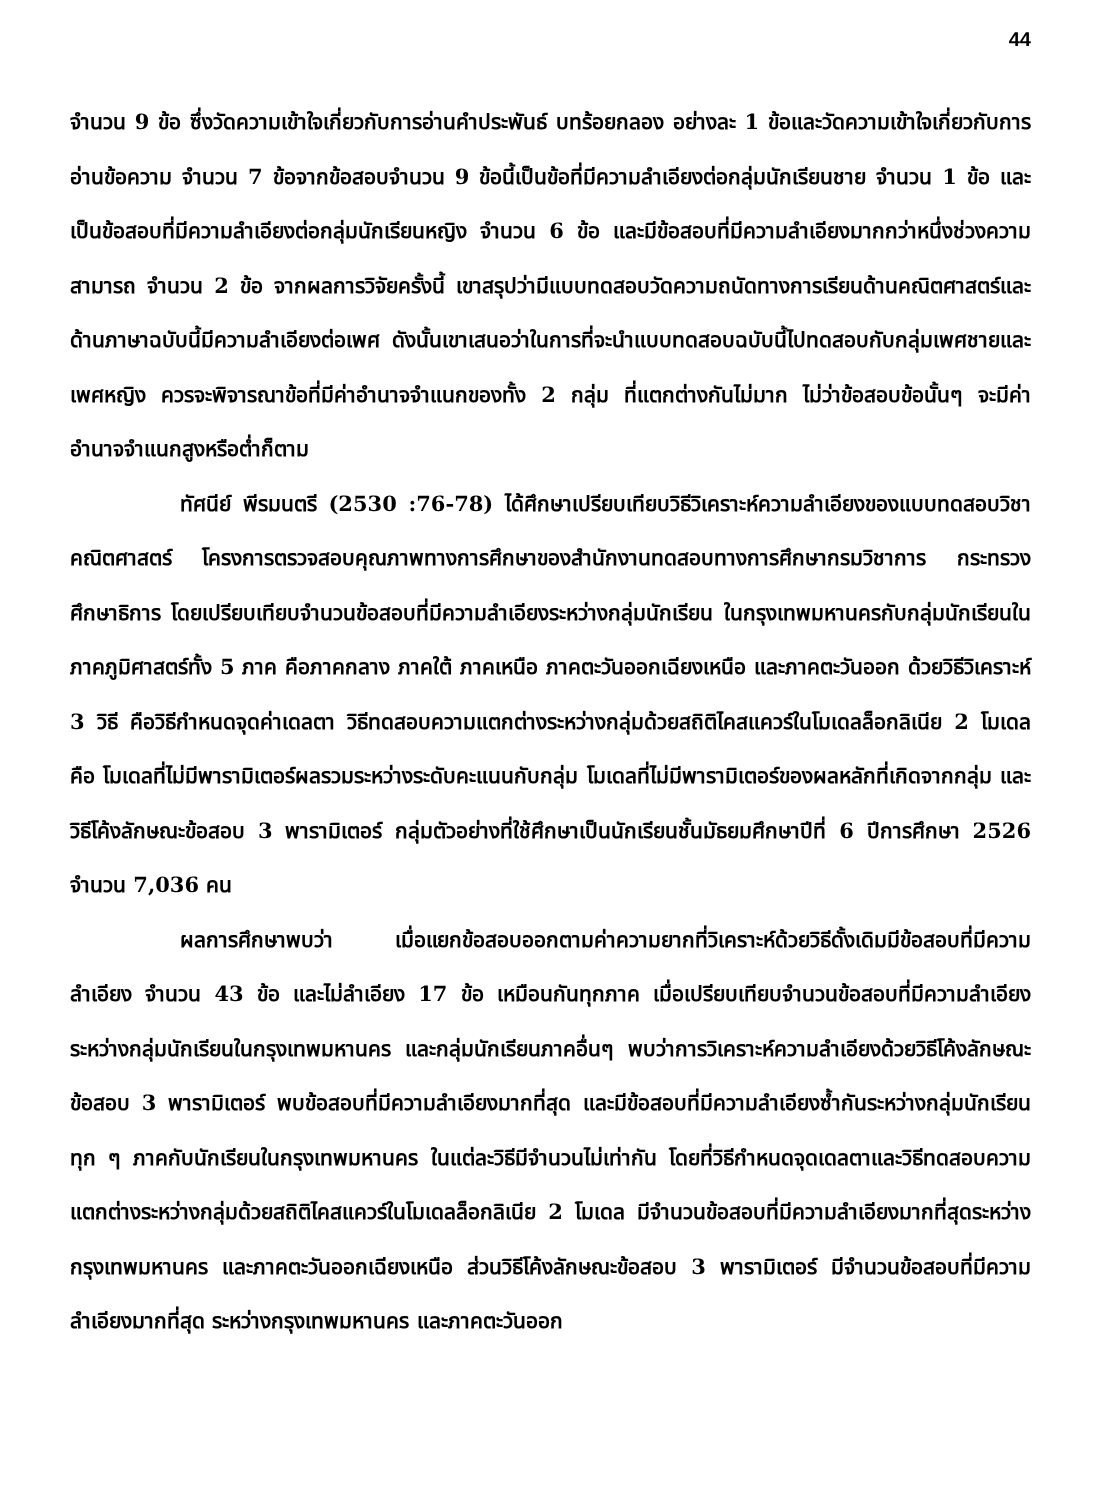44
จำนวน 9 ข้อ ซึ่งวัดความเข้าใจเกี่ยวกับการอ่านคำประพันธ์ บทร้อยกลอง อย่างละ 1 ข้อและวัดความเข้าใจเกี่ยวกับการอ่านข้อความ จำนวน 7 ข้อจากข้อสอบจำนวน 9 ข้อนี้เป็นข้อที่มีความลำเอียงต่อกลุ่มนักเรียนชาย จำนวน 1 ข้อ และเป็นข้อสอบที่มีความลำเอียงต่อกลุ่มนักเรียนหญิง จำนวน 6 ข้อ และมีข้อสอบที่มีความลำเอียงมากกว่าหนึ่งช่วงความสามารถ จำนวน 2 ข้อ จากผลการวิจัยครั้งนี้ เขาสรุปว่ามีแบบทดสอบวัดความถนัดทางการเรียนด้านคณิตศาสตร์และด้านภาษาฉบับนี้มีความลำเอียงต่อเพศ ดังนั้นเขาเสนอว่าในการที่จะนำแบบทดสอบฉบับนี้ไปทดสอบกับกลุ่มเพศชายและเพศหญิง ควรจะพิจารณาข้อที่มีค่าอำนาจจำแนกของทั้ง 2 กลุ่ม ที่แตกต่างกันไม่มาก ไม่ว่าข้อสอบข้อนั้นๆ จะมีค่าอำนาจจำแนกสูงหรือต่ำก็ตาม
ทัศนีย์ พีรมนตรี (2530 :76-78) ได้ศึกษาเปรียบเทียบวิธีวิเคราะห์ความลำเอียงของแบบทดสอบวิชาคณิตศาสตร์ โครงการตรวจสอบคุณภาพทางการศึกษาของสำนักงานทดสอบทางการศึกษากรมวิชาการ กระทรวงศึกษาธิการ โดยเปรียบเทียบจำนวนข้อสอบที่มีความลำเอียงระหว่างกลุ่มนักเรียน ในกรุงเทพมหานครกับกลุ่มนักเรียนในภาคภูมิศาสตร์ทั้ง 5 ภาค คือภาคกลาง ภาคใต้ ภาคเหนือ ภาคตะวันออกเฉียงเหนือ และภาคตะวันออก ด้วยวิธีวิเคราะห์ 3 วิธี คือวิธีกำหนดจุดค่าเดลตา วิธีทดสอบความแตกต่างระหว่างกลุ่มด้วยสถิติไคสแควร์ในโมเดลล็อกลิเนีย 2 โมเดล คือ โมเดลที่ไม่มีพารามิเตอร์ผลรวมระหว่างระดับคะแนนกับกลุ่ม โมเดลที่ไม่มีพารามิเตอร์ของผลหลักที่เกิดจากกลุ่ม และวิธีโค้งลักษณะข้อสอบ 3 พารามิเตอร์ กลุ่มตัวอย่างที่ใช้ศึกษาเป็นนักเรียนชั้นมัธยมศึกษาปีที่ 6 ปีการศึกษา 2526 จำนวน 7,036 คน
ผลการศึกษาพบว่า เมื่อแยกข้อสอบออกตามค่าความยากที่วิเคราะห์ด้วยวิธีดั้งเดิมมีข้อสอบที่มีความลำเอียง จำนวน 43 ข้อ และไม่ลำเอียง 17 ข้อ เหมือนกันทุกภาค เมื่อเปรียบเทียบจำนวนข้อสอบที่มีความลำเอียงระหว่างกลุ่มนักเรียนในกรุงเทพมหานคร และกลุ่มนักเรียนภาคอื่นๆ พบว่าการวิเคราะห์ความลำเอียงด้วยวิธีโค้งลักษณะข้อสอบ 3 พารามิเตอร์ พบข้อสอบที่มีความลำเอียงมากที่สุด และมีข้อสอบที่มีความลำเอียงซ้ำกันระหว่างกลุ่มนักเรียนทุก ๆ ภาคกับนักเรียนในกรุงเทพมหานคร ในแต่ละวิธีมีจำนวนไม่เท่ากัน โดยที่วิธีกำหนดจุดเดลตาและวิธีทดสอบความแตกต่างระหว่างกลุ่มด้วยสถิติไคสแควร์ในโมเดลล็อกลิเนีย 2 โมเดล มีจำนวนข้อสอบที่มีความลำเอียงมากที่สุดระหว่างกรุงเทพมหานคร และภาคตะวันออกเฉียงเหนือ ส่วนวิธีโค้งลักษณะข้อสอบ 3 พารามิเตอร์ มีจำนวนข้อสอบที่มีความลำเอียงมากที่สุด ระหว่างกรุงเทพมหานคร และภาคตะวันออก